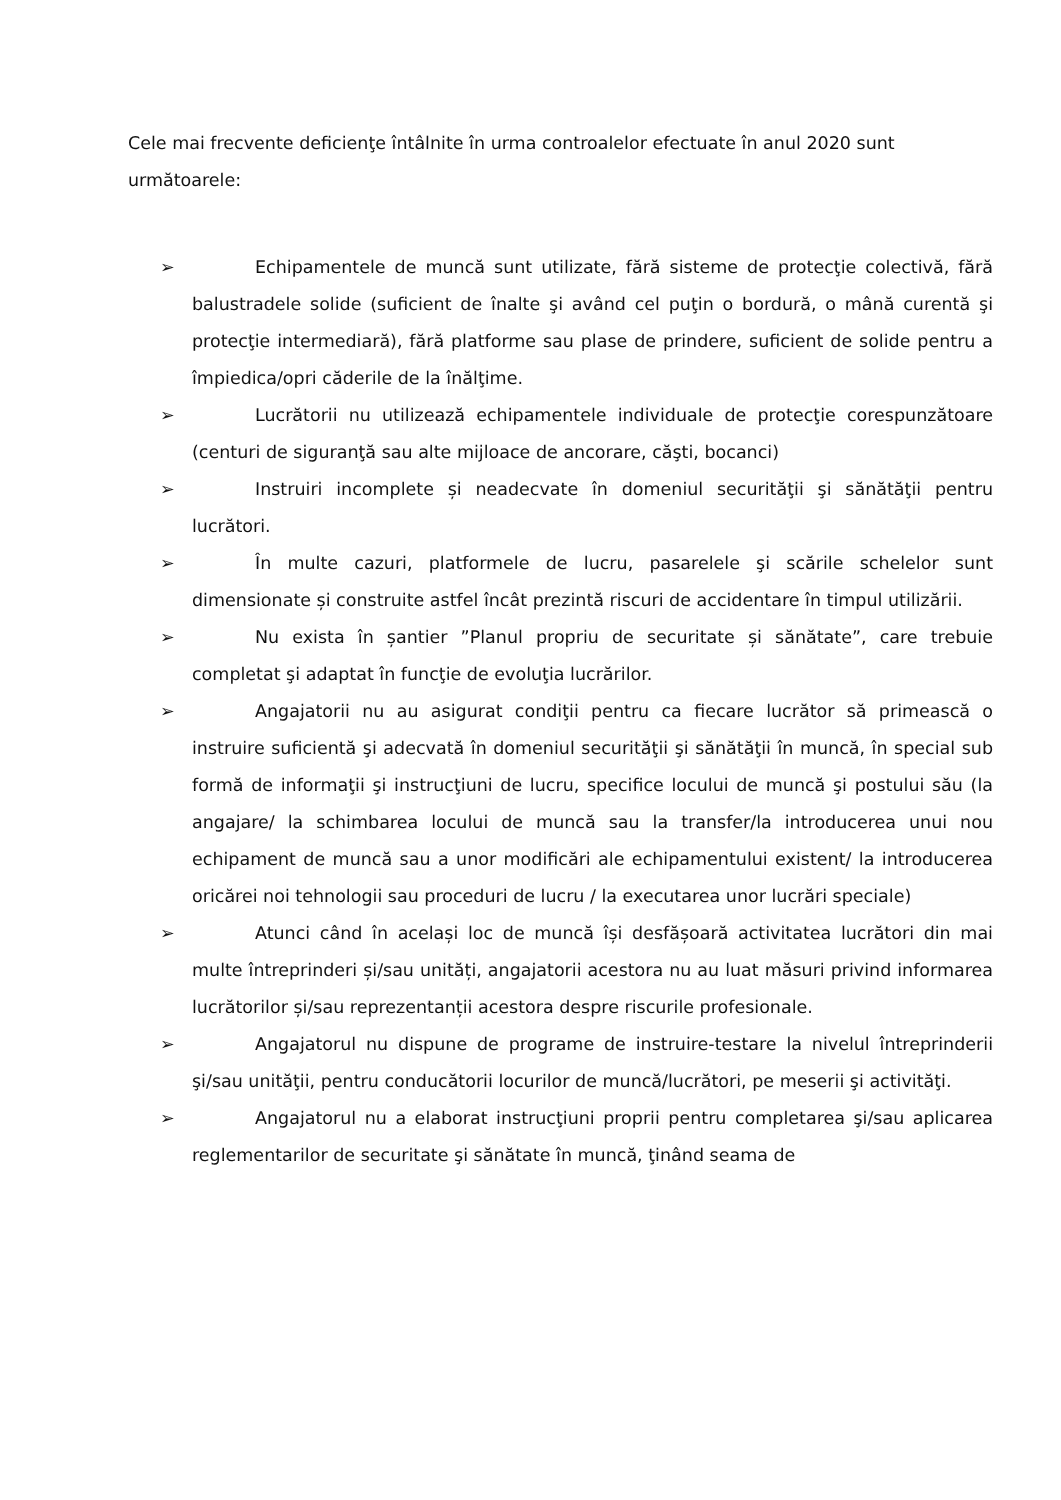Cele mai frecvente deficienţe întâlnite în urma controalelor efectuate în anul 2020 sunt următoarele:
➢ Echipamentele de muncă sunt utilizate, fără sisteme de protecţie colectivă, fără balustradele solide (suficient de înalte şi având cel puţin o bordură, o mână curentă şi protecţie intermediară), fără platforme sau plase de prindere, suficient de solide pentru a împiedica/opri căderile de la înălţime.
➢ Lucrătorii nu utilizează echipamentele individuale de protecţie corespunzătoare (centuri de siguranţă sau alte mijloace de ancorare, căşti, bocanci)
➢ Instruiri incomplete și neadecvate în domeniul securităţii şi sănătăţii pentru lucrători.
➢ În multe cazuri, platformele de lucru, pasarelele şi scările schelelor sunt dimensionate și construite astfel încât prezintă riscuri de accidentare în timpul utilizării.
➢ Nu exista în șantier ”Planul propriu de securitate și sănătate”, care trebuie completat şi adaptat în funcţie de evoluţia lucrărilor.
➢ Angajatorii nu au asigurat condiţii pentru ca fiecare lucrător să primească o instruire suficientă şi adecvată în domeniul securităţii şi sănătăţii în muncă, în special sub formă de informaţii şi instrucţiuni de lucru, specifice locului de muncă şi postului său (la angajare/ la schimbarea locului de muncă sau la transfer/la introducerea unui nou echipament de muncă sau a unor modificări ale echipamentului existent/ la introducerea oricărei noi tehnologii sau proceduri de lucru / la executarea unor lucrări speciale)
➢ Atunci când în același loc de muncă își desfășoară activitatea lucrători din mai multe întreprinderi și/sau unități, angajatorii acestora nu au luat măsuri privind informarea lucrătorilor și/sau reprezentanții acestora despre riscurile profesionale.
➢ Angajatorul nu dispune de programe de instruire-testare la nivelul întreprinderii şi/sau unităţii, pentru conducătorii locurilor de muncă/lucrători, pe meserii şi activităţi.
➢ Angajatorul nu a elaborat instrucţiuni proprii pentru completarea şi/sau aplicarea reglementarilor de securitate şi sănătate în muncă, ţinând seama de